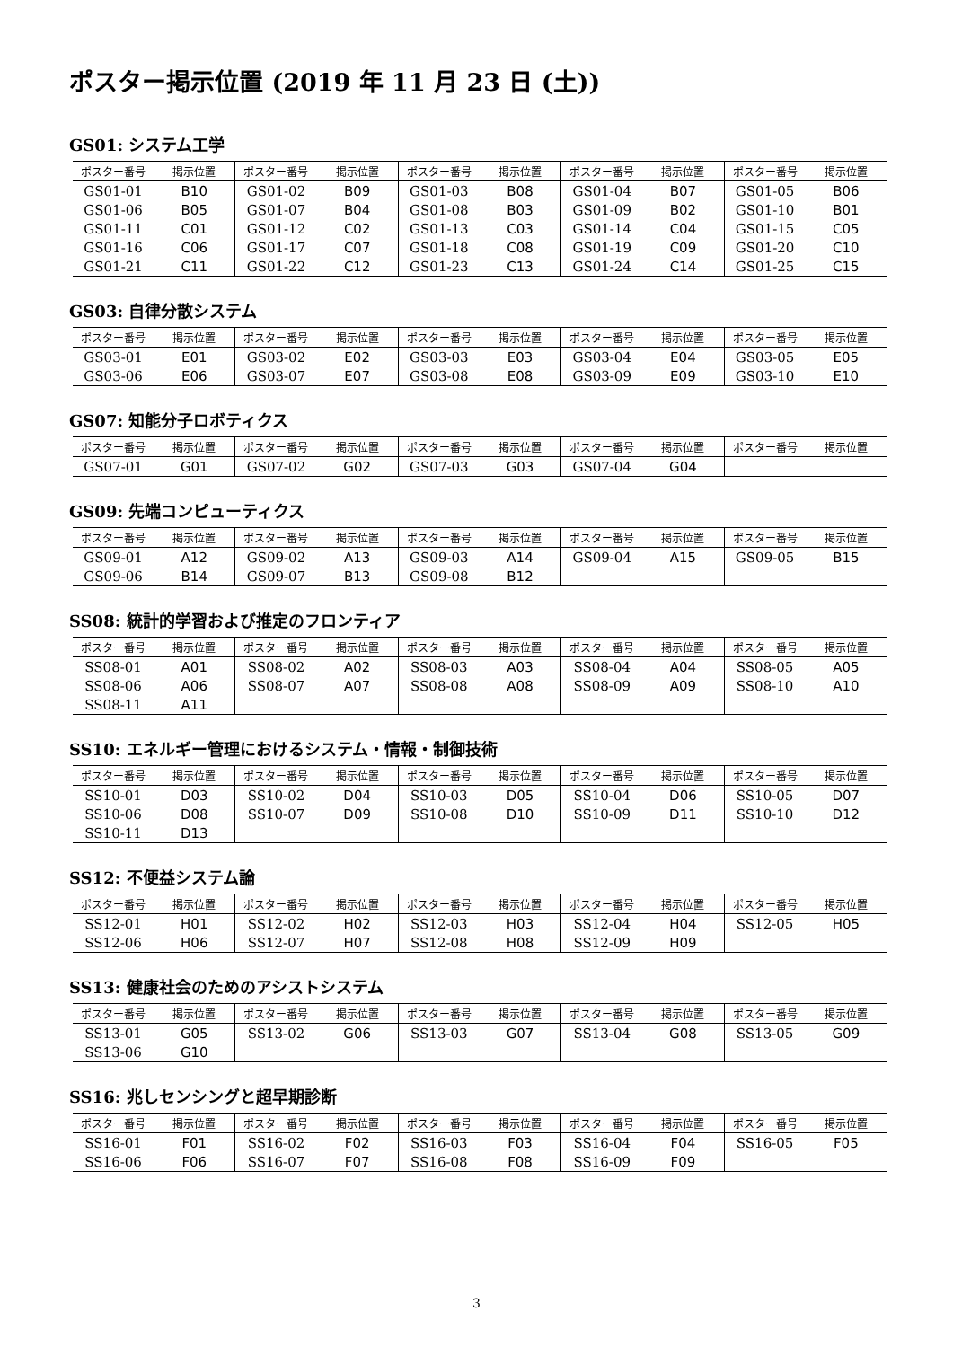ポスター掲示位置 (2019 年 11 月 23 日 (土))
GS01: システム工学
| ポスター番号 | 掲示位置 | ポスター番号 | 掲示位置 | ポスター番号 | 掲示位置 | ポスター番号 | 掲示位置 | ポスター番号 | 掲示位置 |
| --- | --- | --- | --- | --- | --- | --- | --- | --- | --- |
| GS01-01 | B10 | GS01-02 | B09 | GS01-03 | B08 | GS01-04 | B07 | GS01-05 | B06 |
| GS01-06 | B05 | GS01-07 | B04 | GS01-08 | B03 | GS01-09 | B02 | GS01-10 | B01 |
| GS01-11 | C01 | GS01-12 | C02 | GS01-13 | C03 | GS01-14 | C04 | GS01-15 | C05 |
| GS01-16 | C06 | GS01-17 | C07 | GS01-18 | C08 | GS01-19 | C09 | GS01-20 | C10 |
| GS01-21 | C11 | GS01-22 | C12 | GS01-23 | C13 | GS01-24 | C14 | GS01-25 | C15 |
GS03: 自律分散システム
| ポスター番号 | 掲示位置 | ポスター番号 | 掲示位置 | ポスター番号 | 掲示位置 | ポスター番号 | 掲示位置 | ポスター番号 | 掲示位置 |
| --- | --- | --- | --- | --- | --- | --- | --- | --- | --- |
| GS03-01 | E01 | GS03-02 | E02 | GS03-03 | E03 | GS03-04 | E04 | GS03-05 | E05 |
| GS03-06 | E06 | GS03-07 | E07 | GS03-08 | E08 | GS03-09 | E09 | GS03-10 | E10 |
GS07: 知能分子ロボティクス
| ポスター番号 | 掲示位置 | ポスター番号 | 掲示位置 | ポスター番号 | 掲示位置 | ポスター番号 | 掲示位置 | ポスター番号 | 掲示位置 |
| --- | --- | --- | --- | --- | --- | --- | --- | --- | --- |
| GS07-01 | G01 | GS07-02 | G02 | GS07-03 | G03 | GS07-04 | G04 | | |
GS09: 先端コンピューティクス
| ポスター番号 | 掲示位置 | ポスター番号 | 掲示位置 | ポスター番号 | 掲示位置 | ポスター番号 | 掲示位置 | ポスター番号 | 掲示位置 |
| --- | --- | --- | --- | --- | --- | --- | --- | --- | --- |
| GS09-01 | A12 | GS09-02 | A13 | GS09-03 | A14 | GS09-04 | A15 | GS09-05 | B15 |
| GS09-06 | B14 | GS09-07 | B13 | GS09-08 | B12 | | | | |
SS08: 統計的学習および推定のフロンティア
| ポスター番号 | 掲示位置 | ポスター番号 | 掲示位置 | ポスター番号 | 掲示位置 | ポスター番号 | 掲示位置 | ポスター番号 | 掲示位置 |
| --- | --- | --- | --- | --- | --- | --- | --- | --- | --- |
| SS08-01 | A01 | SS08-02 | A02 | SS08-03 | A03 | SS08-04 | A04 | SS08-05 | A05 |
| SS08-06 | A06 | SS08-07 | A07 | SS08-08 | A08 | SS08-09 | A09 | SS08-10 | A10 |
| SS08-11 | A11 | | | | | | | | |
SS10: エネルギー管理におけるシステム・情報・制御技術
| ポスター番号 | 掲示位置 | ポスター番号 | 掲示位置 | ポスター番号 | 掲示位置 | ポスター番号 | 掲示位置 | ポスター番号 | 掲示位置 |
| --- | --- | --- | --- | --- | --- | --- | --- | --- | --- |
| SS10-01 | D03 | SS10-02 | D04 | SS10-03 | D05 | SS10-04 | D06 | SS10-05 | D07 |
| SS10-06 | D08 | SS10-07 | D09 | SS10-08 | D10 | SS10-09 | D11 | SS10-10 | D12 |
| SS10-11 | D13 | | | | | | | | |
SS12: 不便益システム論
| ポスター番号 | 掲示位置 | ポスター番号 | 掲示位置 | ポスター番号 | 掲示位置 | ポスター番号 | 掲示位置 | ポスター番号 | 掲示位置 |
| --- | --- | --- | --- | --- | --- | --- | --- | --- | --- |
| SS12-01 | H01 | SS12-02 | H02 | SS12-03 | H03 | SS12-04 | H04 | SS12-05 | H05 |
| SS12-06 | H06 | SS12-07 | H07 | SS12-08 | H08 | SS12-09 | H09 | | |
SS13: 健康社会のためのアシストシステム
| ポスター番号 | 掲示位置 | ポスター番号 | 掲示位置 | ポスター番号 | 掲示位置 | ポスター番号 | 掲示位置 | ポスター番号 | 掲示位置 |
| --- | --- | --- | --- | --- | --- | --- | --- | --- | --- |
| SS13-01 | G05 | SS13-02 | G06 | SS13-03 | G07 | SS13-04 | G08 | SS13-05 | G09 |
| SS13-06 | G10 | | | | | | | | |
SS16: 兆しセンシングと超早期診断
| ポスター番号 | 掲示位置 | ポスター番号 | 掲示位置 | ポスター番号 | 掲示位置 | ポスター番号 | 掲示位置 | ポスター番号 | 掲示位置 |
| --- | --- | --- | --- | --- | --- | --- | --- | --- | --- |
| SS16-01 | F01 | SS16-02 | F02 | SS16-03 | F03 | SS16-04 | F04 | SS16-05 | F05 |
| SS16-06 | F06 | SS16-07 | F07 | SS16-08 | F08 | SS16-09 | F09 | | |
3